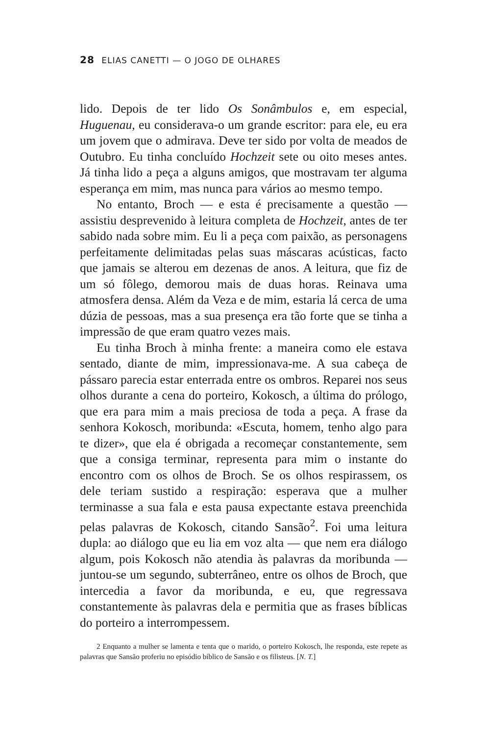28 ELIAS CANETTI — O JOGO DE OLHARES
lido. Depois de ter lido Os Sonâmbulos e, em especial, Huguenau, eu considerava-o um grande escritor: para ele, eu era um jovem que o admirava. Deve ter sido por volta de meados de Outubro. Eu tinha concluído Hochzeit sete ou oito meses antes. Já tinha lido a peça a alguns amigos, que mostravam ter alguma esperança em mim, mas nunca para vários ao mesmo tempo.
No entanto, Broch — e esta é precisamente a questão — assistiu desprevenido à leitura completa de Hochzeit, antes de ter sabido nada sobre mim. Eu li a peça com paixão, as personagens perfeitamente delimitadas pelas suas máscaras acústicas, facto que jamais se alterou em dezenas de anos. A leitura, que fiz de um só fôlego, demorou mais de duas horas. Reinava uma atmosfera densa. Além da Veza e de mim, estaria lá cerca de uma dúzia de pessoas, mas a sua presença era tão forte que se tinha a impressão de que eram quatro vezes mais.
Eu tinha Broch à minha frente: a maneira como ele estava sentado, diante de mim, impressionava-me. A sua cabeça de pássaro parecia estar enterrada entre os ombros. Reparei nos seus olhos durante a cena do porteiro, Kokosch, a última do prólogo, que era para mim a mais preciosa de toda a peça. A frase da senhora Kokosch, moribunda: «Escuta, homem, tenho algo para te dizer», que ela é obrigada a recomeçar constantemente, sem que a consiga terminar, representa para mim o instante do encontro com os olhos de Broch. Se os olhos respirassem, os dele teriam sustido a respiração: esperava que a mulher terminasse a sua fala e esta pausa expectante estava preenchida pelas palavras de Kokosch, citando Sansão<sup>2</sup>. Foi uma leitura dupla: ao diálogo que eu lia em voz alta — que nem era diálogo algum, pois Kokosch não atendia às palavras da moribunda — juntou-se um segundo, subterrâneo, entre os olhos de Broch, que intercedia a favor da moribunda, e eu, que regressava constantemente às palavras dela e permitia que as frases bíblicas do porteiro a interrompessem.
2 Enquanto a mulher se lamenta e tenta que o marido, o porteiro Kokosch, lhe responda, este repete as palavras que Sansão proferiu no episódio bíblico de Sansão e os filisteus. [N. T.]